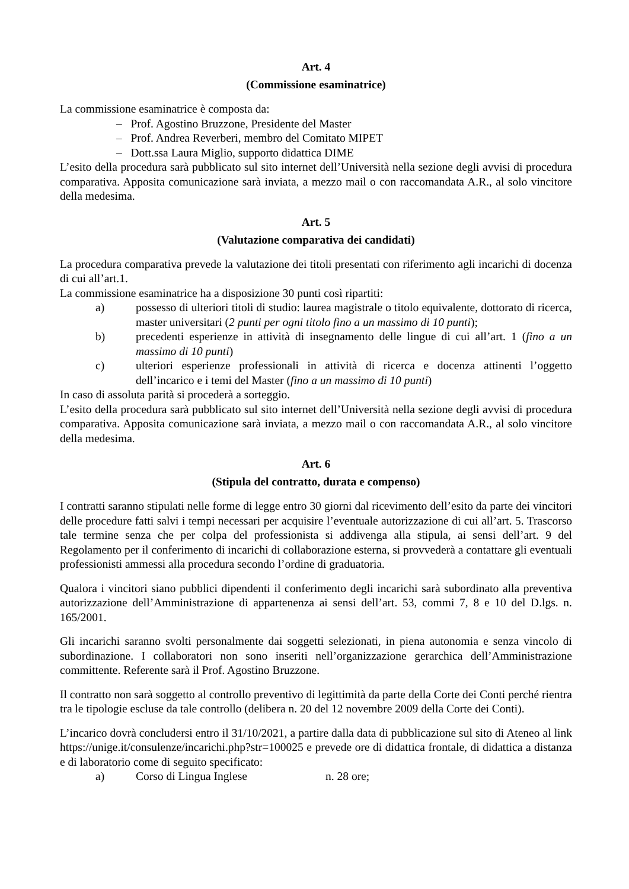Art. 4
(Commissione esaminatrice)
La commissione esaminatrice è composta da:
– Prof. Agostino Bruzzone, Presidente del Master
– Prof. Andrea Reverberi, membro del Comitato MIPET
– Dott.ssa Laura Miglio, supporto didattica DIME
L’esito della procedura sarà pubblicato sul sito internet dell’Università nella sezione degli avvisi di procedura comparativa. Apposita comunicazione sarà inviata, a mezzo mail o con raccomandata A.R., al solo vincitore della medesima.
Art. 5
(Valutazione comparativa dei candidati)
La procedura comparativa prevede la valutazione dei titoli presentati con riferimento agli incarichi di docenza di cui all’art.1.
La commissione esaminatrice ha a disposizione 30 punti così ripartiti:
a) possesso di ulteriori titoli di studio: laurea magistrale o titolo equivalente, dottorato di ricerca, master universitari (2 punti per ogni titolo fino a un massimo di 10 punti);
b) precedenti esperienze in attività di insegnamento delle lingue di cui all’art. 1 (fino a un massimo di 10 punti)
c) ulteriori esperienze professionali in attività di ricerca e docenza attinenti l’oggetto dell’incarico e i temi del Master (fino a un massimo di 10 punti)
In caso di assoluta parità si procederà a sorteggio.
L’esito della procedura sarà pubblicato sul sito internet dell’Università nella sezione degli avvisi di procedura comparativa. Apposita comunicazione sarà inviata, a mezzo mail o con raccomandata A.R., al solo vincitore della medesima.
Art. 6
(Stipula del contratto, durata e compenso)
I contratti saranno stipulati nelle forme di legge entro 30 giorni dal ricevimento dell’esito da parte dei vincitori delle procedure fatti salvi i tempi necessari per acquisire l’eventuale autorizzazione di cui all’art. 5. Trascorso tale termine senza che per colpa del professionista si addivenga alla stipula, ai sensi dell’art. 9 del Regolamento per il conferimento di incarichi di collaborazione esterna, si provvederà a contattare gli eventuali professionisti ammessi alla procedura secondo l’ordine di graduatoria.
Qualora i vincitori siano pubblici dipendenti il conferimento degli incarichi sarà subordinato alla preventiva autorizzazione dell’Amministrazione di appartenenza ai sensi dell’art. 53, commi 7, 8 e 10 del D.lgs. n. 165/2001.
Gli incarichi saranno svolti personalmente dai soggetti selezionati, in piena autonomia e senza vincolo di subordinazione. I collaboratori non sono inseriti nell’organizzazione gerarchica dell’Amministrazione committente. Referente sarà il Prof. Agostino Bruzzone.
Il contratto non sarà soggetto al controllo preventivo di legittimità da parte della Corte dei Conti perché rientra tra le tipologie escluse da tale controllo (delibera n. 20 del 12 novembre 2009 della Corte dei Conti).
L’incarico dovrà concludersi entro il 31/10/2021, a partire dalla data di pubblicazione sul sito di Ateneo al link https://unige.it/consulenze/incarichi.php?str=100025 e prevede ore di didattica frontale, di didattica a distanza e di laboratorio come di seguito specificato:
a) Corso di Lingua Inglese n. 28 ore;